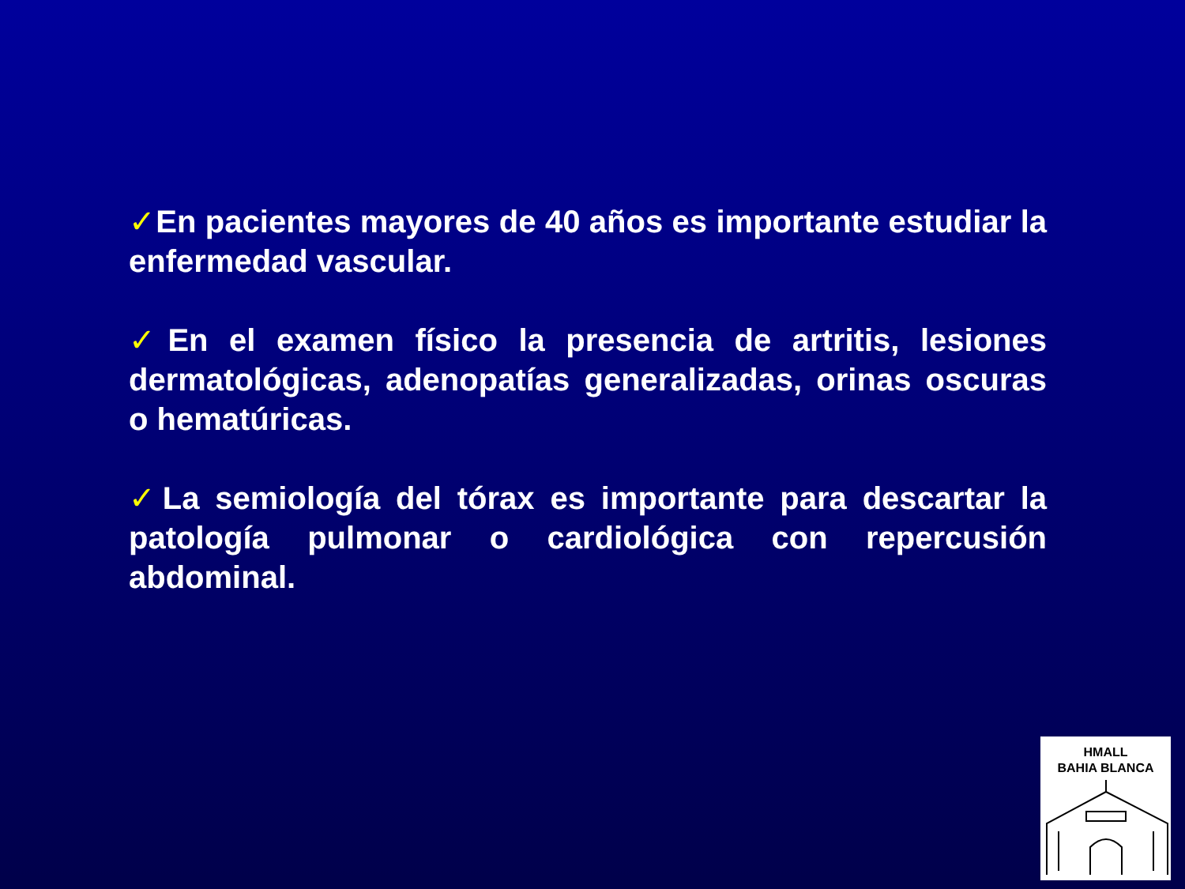✓En pacientes mayores de 40 años es importante estudiar la enfermedad vascular.
✓En el examen físico la presencia de artritis, lesiones dermatológicas, adenopatías generalizadas, orinas oscuras o hematúricas.
✓La semiología del tórax es importante para descartar la patología pulmonar o cardiológica con repercusión abdominal.
HMALL
BAHIA BLANCA